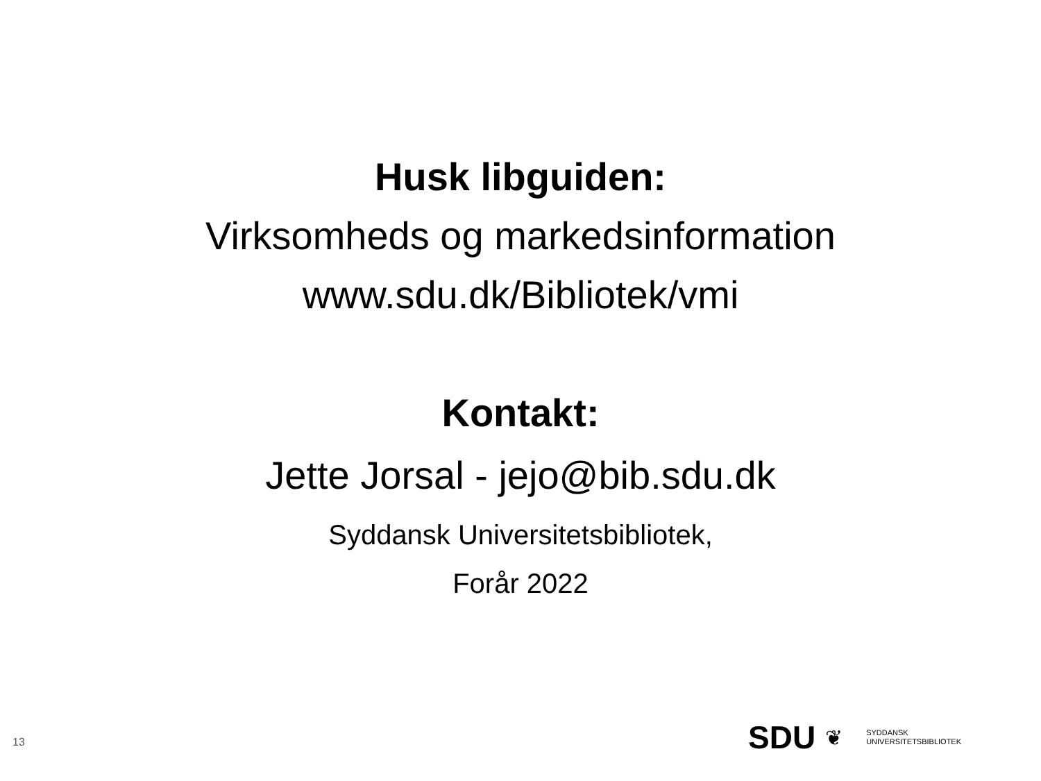Husk libguiden:
Virksomheds og markedsinformation
www.sdu.dk/Bibliotek/vmi
Kontakt:
Jette Jorsal - jejo@bib.sdu.dk
Syddansk Universitetsbibliotek,
Forår 2022
13
SDU ❦ SYDDANSK
UNIVERSITETSBIBLIOTEK